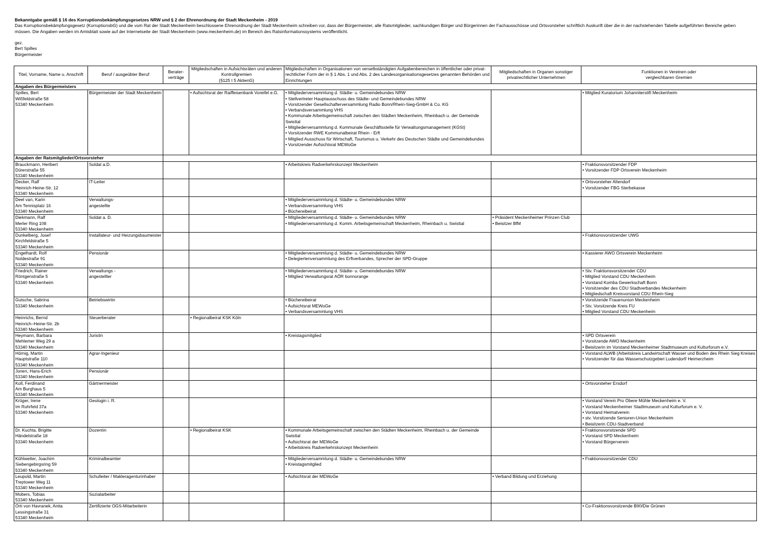Bekanntgabe gemäß § 16 des Korruptionsbekämpfungsgesetzes NRW und § 2 der Ehrenordnung der Stadt Meckenheim - 2019
Das Korruptionsbekämpfungsgesetz (KorruptionsbG) und die vom Rat der Stadt Meckenheim beschlossene Ehrenordnung der Stadt Meckenheim schreiben vor, dass der Bürgermeister, alle Ratsmitglieder, sachkundigen Bürger und Bürgerinnen der Fachausschüsse und Ortsvorsteher schriftlich Auskunft über die in der nachstehenden Tabelle aufgeführten Bereiche geben müssen. Die Angaben werden im Amtsblatt sowie auf der Internetseite der Stadt Meckenheim (www.meckenheim.de) im Bereich des Ratsinformationssystems veröffentlicht.
gez.
Bert Spilles
Bürgermeister
| Titel, Vorname, Name u. Anschrift | Beruf / ausgeübter Beruf | Berater- verträge | Mitgliedschaften in Aufsichtsräten und anderen Kontrollgremien (§125 I 5 AktienG) | Mitgliedschaften in Organisationen von verselbständigten Aufgabenbereichen in öffentlicher oder privat-rechtlicher Form der in § 1 Abs. 1 und Abs. 2 des Landesorganisationsgesetzes genannten Behörden und Einrichtungen | Mitgliedschaften in Organen sonstiger privatrechtlicher Unternehmen | Funktionen in Vereinen oder vergleichbaren Gremien |
| --- | --- | --- | --- | --- | --- | --- |
| Angaben des Bürgermeisters | | | | | | |
| Spilles, Bert Wißfeldstraße 58 53340 Meckenheim | Bürgermeister der Stadt Meckenheim | | • Aufsichtsrat der Raiffeisenbank Voreifel e.G. | • Mitgliederversammlung d. Städte- u. Gemeindebundes NRW • Stellvertreter Hauptausschuss des Städte- und Gemeindebundes NRW • Vorsitzender Gesellschafterversammlung Radio Bonn/Rhein-Sieg-GmbH & Co. KG • Verbandsversammlung VHS • Kommunale Arbeitsgemeinschaft zwischen den Städten Meckenheim, Rheinbach u. der Gemeinde Swisttal • Mitgliederversammlung d. Kommunale Geschäftsstelle für Verwaltungsmanagement (KGSt) • Vorsitzender RWE Kommunalbeirat Rhein - Erft • Mitglied Ausschuss für Wirtschaft, Tourismus u. Verkehr des Deutschen Städte und Gemeindebundes • Vorsitzender Aufsichtsrat MEWoGe | | • Mitglied Kuratorium Johanniterstift Meckenheim |
| Angaben der Ratsmitglieder/Ortsvorsteher | | | | | | |
| Brauckmann, Heribert Dürerstraße 55 53340 Meckenheim | Soldat a.D. | | | • Arbeitskreis Radverkehrskonzept Meckenheim | | • Fraktionsvorsitzender FDP • Vorsitzender FDP Ortsverein Meckenheim |
| Decker, Ralf Heinrich-Heine-Str. 12 53340 Meckenheim | IT-Leiter | | | | | • Ortsvorsteher Altendorf • Vorsitzender FBG Sterbekasse |
| Deel van, Karin Am Tennisplatz 16 53340 Meckenheim | Verwaltungs- angestellte | | | • Mitgliederversammlung d. Städte- u. Gemeindebundes NRW • Verbandsversammlung VHS • Büchereibeirat | | |
| Diekmann, Ralf Merler Ring 108 53340 Meckenheim | Soldat a. D. | | | • Mitgliederversammlung d. Städte- u. Gemeindebundes NRW • Mitgliederversammlung d. Komm. Arbeitsgemeinschaft Meckenheim, Rheinbach u. Swisttal | • Präsident Meckenheimer Prinzen Club • Beisitzer BfM | |
| Dunkelberg, Josef Kirchfeldstraße 5 53340 Meckenheim | Installateur- und Heizungsbaumeister | | | | | • Fraktionsvorsitzender UWG |
| Engelhardt, Rolf Noldestraße 91 53340 Meckenheim | Pensionär | | | • Mitgliederversammlung d. Städte- u. Gemeindebundes NRW • Delegiertenversammlung des Erftverbandes, Sprecher der SPD-Gruppe | | • Kassierer AWO Ortsverein Meckenheim |
| Friedrich, Rainer Röntgenstraße 5 53340 Meckenheim | Verwaltungs - angestellter | | | • Mitgliederversammlung d. Städte- u. Gemeindebundes NRW • Mitglied Verwaltungsrat AÖR bonnorange | | • Stv. Fraktionsvorsitzender CDU • Mitglied Vorstand CDU Meckenheim • Vorstand Komba Gewerkschaft Bonn • Vorsitzender des CDU Stadtverbandes Meckenheim • Mitgliedschaft Kreisvorstand CDU Rhein-Sieg |
| Gutsche, Sabrina 53340 Meckenheim | Betriebswirtin | | | • Büchereibeirat • Aufsichtsrat MEWoGe • Verbandsversammlung VHS | | • Vorsitzende Frauenunion Meckenheim • Stv. Vorsitzende Kreis FU • Mitglied Vorstand CDU Meckenheim |
| Heinrichs, Bernd Heinrich–Heine-Str. 2b 53340 Meckenheim | Steuerberater | | • Regionalbeirat KSK Köln | | | |
| Heymann, Barbara Mehlemer Weg 29 a 53340 Meckenheim | Juristin | | | • Kreistagsmitglied | | • SPD Ortsverein • Vorsitzende AWO Meckenheim • Beisitzerin im Vorstand Meckenheimer Stadtmuseum und Kulturforum e.V. |
| Hörnig, Martin Hauptstraße 110 53340 Meckenheim | Agrar-Ingenieur | | | | | • Vorstand ALWB (Arbeitskreis Landwirtschaft Wasser und Boden des Rhein Sieg Kreises • Vorsitzender für das Wasserschutzgebiet Ludendorf/ Heimerzheim |
| Jonen, Hans-Erich 53340 Meckenheim | Pensionär | | | | | |
| Koll, Ferdinand Am Burghaus 5 53340 Meckenheim | Gärtnermeister | | | | | • Ortsvorsteher Ersdorf |
| Krüger, Irene Im Ruhrfeld 37a 53340 Meckenheim | Geologin i. R. | | | | | • Vorstand Verein Pro Obere Mühle Meckenheim e. V. • Vorstand Meckenheimer Stadtmuseum und Kulturforum e. V. • Vorstand Heimatverein • stv. Vorsitzende Senioren-Union Meckenheim • Beisitzerin CDU-Stadtverband |
| Dr. Kuchta, Brigitte Händelstraße 18 53340 Meckenheim | Dozentin | | • Regionalbeirat KSK | • Kommunale Arbeitsgemeinschaft zwischen den Städten Meckenheim, Rheinbach u. der Gemeinde Swisttal • Aufsichtsrat der MEWoGe • Arbeitskreis Radverkehrskonzept Meckenheim | | • Fraktionsvorsitzende SPD • Vorstand SPD Meckenheim • Vorstand Bürgerverein |
| Kühlwetter, Joachim Siebengebirgsring 59 53340 Meckenheim | Kriminalbeamter | | | • Mitgliederversammlung d. Städte- u. Gemeindebundes NRW • Kreistagsmitglied | | • Fraktionsvorsitzender CDU |
| Leupold, Martin Treptower Weg 11 53340 Meckenheim | Schulleiter / Makleragenturinhaber | | | • Aufsichtsrat der MEWoGe | • Verband Bildung und Erziehung | |
| Mobers, Tobias 53340 Meckenheim | Sozialarbeiter | | | | | |
| Orti von Havranek, Anita Lessingstraße 31 53340 Meckenheim | Zertifizierte OGS-Mitarbeiterin | | | | | • Co-Fraktionsvorsitzende B90/Die Grünen |